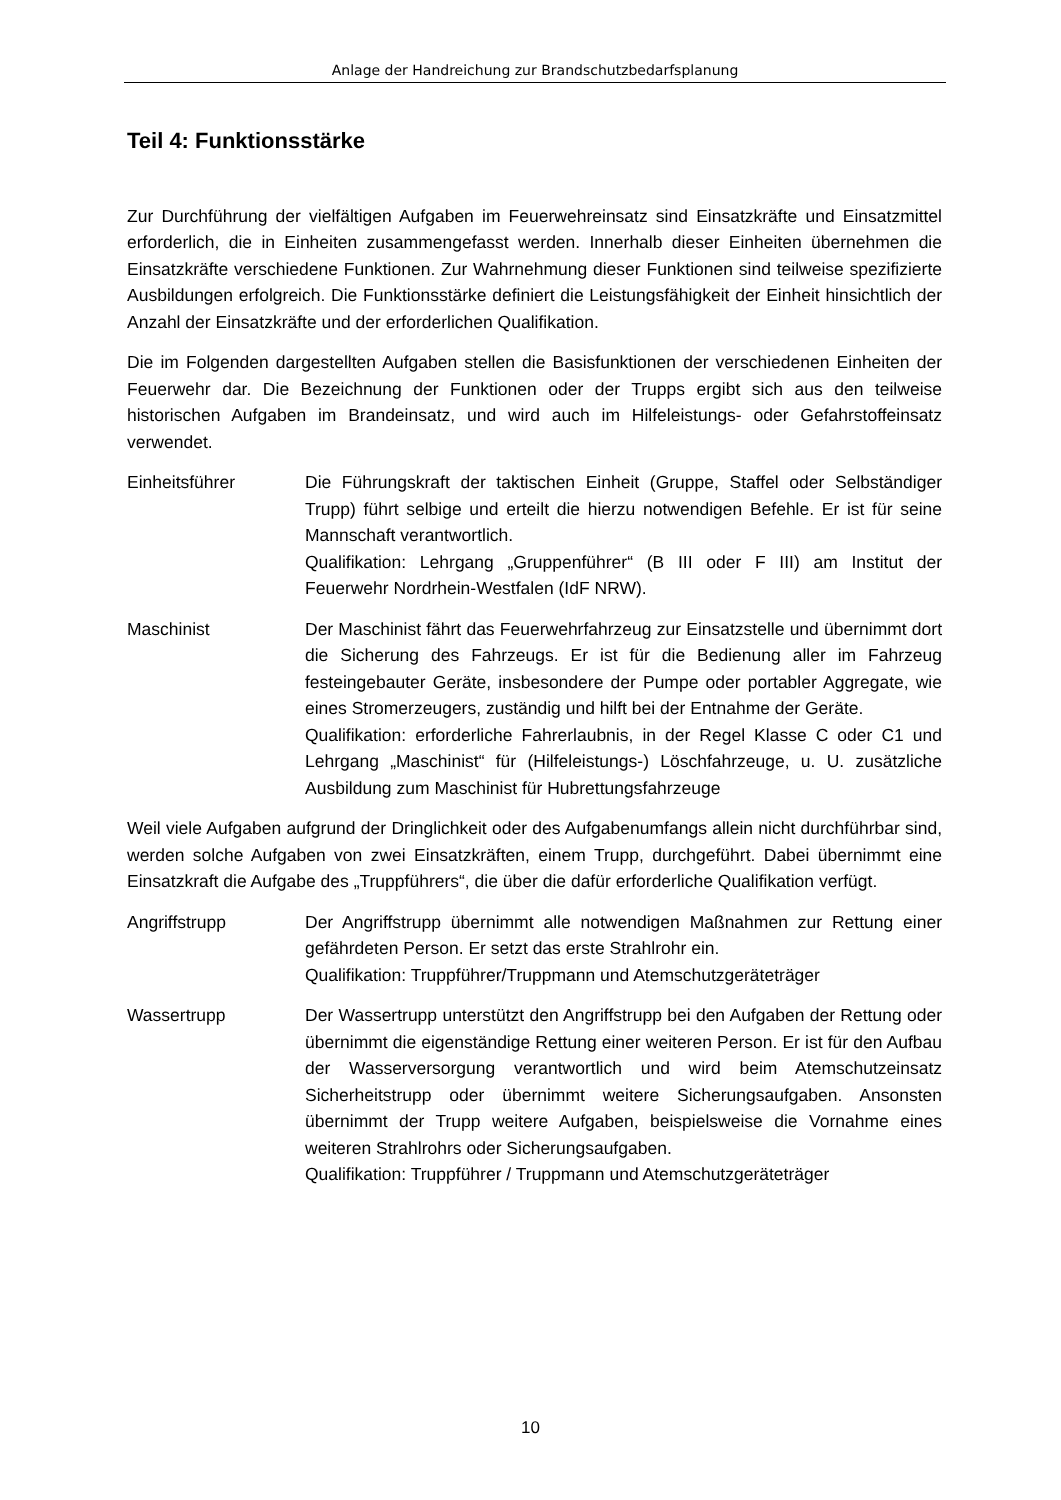Anlage der Handreichung zur Brandschutzbedarfsplanung
Teil 4: Funktionsstärke
Zur Durchführung der vielfältigen Aufgaben im Feuerwehreinsatz sind Einsatzkräfte und Einsatzmittel erforderlich, die in Einheiten zusammengefasst werden. Innerhalb dieser Einheiten übernehmen die Einsatzkräfte verschiedene Funktionen. Zur Wahrnehmung dieser Funktionen sind teilweise spezifizierte Ausbildungen erfolgreich. Die Funktionsstärke definiert die Leistungsfähigkeit der Einheit hinsichtlich der Anzahl der Einsatzkräfte und der erforderlichen Qualifikation.
Die im Folgenden dargestellten Aufgaben stellen die Basisfunktionen der verschiedenen Einheiten der Feuerwehr dar. Die Bezeichnung der Funktionen oder der Trupps ergibt sich aus den teilweise historischen Aufgaben im Brandeinsatz, und wird auch im Hilfeleistungs- oder Gefahrstoffeinsatz verwendet.
Einheitsführer Die Führungskraft der taktischen Einheit (Gruppe, Staffel oder Selbständiger Trupp) führt selbige und erteilt die hierzu notwendigen Befehle. Er ist für seine Mannschaft verantwortlich.
Qualifikation: Lehrgang „Gruppenführer“ (B III oder F III) am Institut der Feuerwehr Nordrhein-Westfalen (IdF NRW).
Maschinist Der Maschinist fährt das Feuerwehrfahrzeug zur Einsatzstelle und übernimmt dort die Sicherung des Fahrzeugs. Er ist für die Bedienung aller im Fahrzeug festeingebauter Geräte, insbesondere der Pumpe oder portabler Aggregate, wie eines Stromerzeugers, zuständig und hilft bei der Entnahme der Geräte.
Qualifikation: erforderliche Fahrerlaubnis, in der Regel Klasse C oder C1 und Lehrgang „Maschinist“ für (Hilfeleistungs-) Löschfahrzeuge, u. U. zusätzliche Ausbildung zum Maschinist für Hubrettungsfahrzeuge
Weil viele Aufgaben aufgrund der Dringlichkeit oder des Aufgabenumfangs allein nicht durchführbar sind, werden solche Aufgaben von zwei Einsatzkräften, einem Trupp, durchgeführt. Dabei übernimmt eine Einsatzkraft die Aufgabe des „Truppführers“, die über die dafür erforderliche Qualifikation verfügt.
Angriffstrupp Der Angriffstrupp übernimmt alle notwendigen Maßnahmen zur Rettung einer gefährdeten Person. Er setzt das erste Strahlrohr ein.
Qualifikation: Truppführer/Truppmann und Atemschutzgeräteträger
Wassertrupp Der Wassertrupp unterstützt den Angriffstrupp bei den Aufgaben der Rettung oder übernimmt die eigenständige Rettung einer weiteren Person. Er ist für den Aufbau der Wasserversorgung verantwortlich und wird beim Atemschutzeinsatz Sicherheitstrupp oder übernimmt weitere Sicherungsaufgaben. Ansonsten übernimmt der Trupp weitere Aufgaben, beispielsweise die Vornahme eines weiteren Strahlrohrs oder Sicherungsaufgaben.
Qualifikation: Truppführer / Truppmann und Atemschutzgeräteträger
10